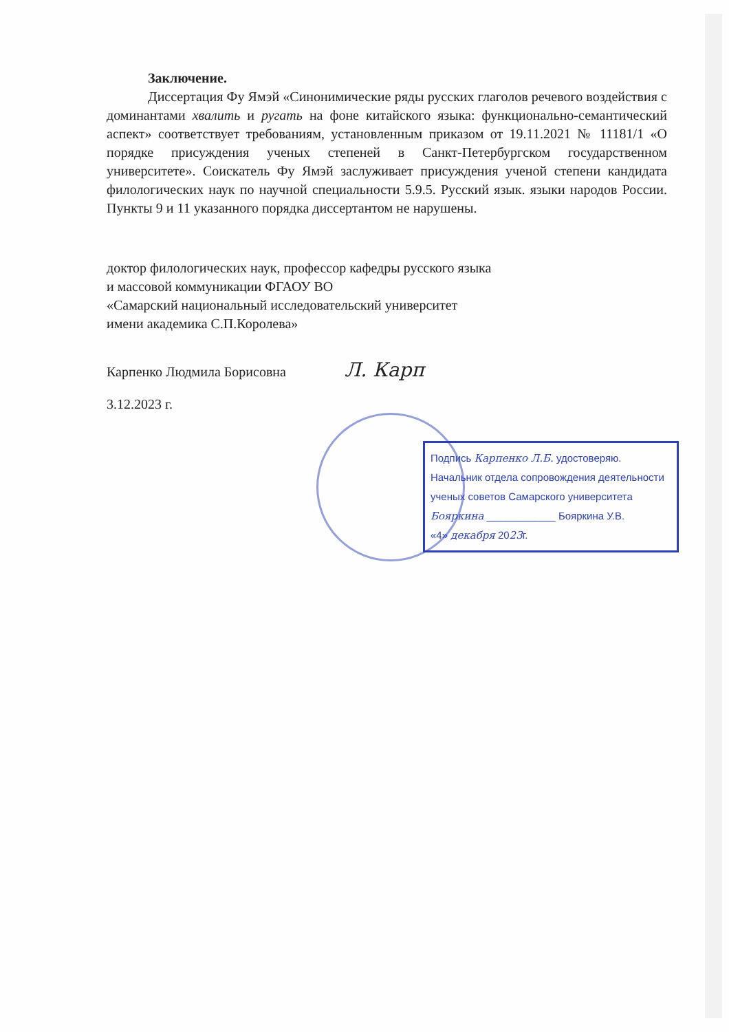Заключение.
Диссертация Фу Ямэй «Синонимические ряды русских глаголов речевого воздействия с доминантами хвалить и ругать на фоне китайского языка: функционально-семантический аспект» соответствует требованиям, установленным приказом от 19.11.2021 № 11181/1 «О порядке присуждения ученых степеней в Санкт-Петербургском государственном университете». Соискатель Фу Ямэй заслуживает присуждения ученой степени кандидата филологических наук по научной специальности 5.9.5. Русский язык. языки народов России. Пункты 9 и 11 указанного порядка диссертантом не нарушены.
доктор филологических наук, профессор кафедры русского языка
и массовой коммуникации ФГАОУ ВО
«Самарский национальный исследовательский университет
имени академика С.П.Королева»
Карпенко Людмила Борисовна Л. Карп
3.12.2023 г.
Подпись Карпенко Л.Б. удостоверяю.
Начальник отдела сопровождения деятельности
ученых советов Самарского университета
Бояркина ____________ Бояркина У.В.
«4» декабря 2023г.